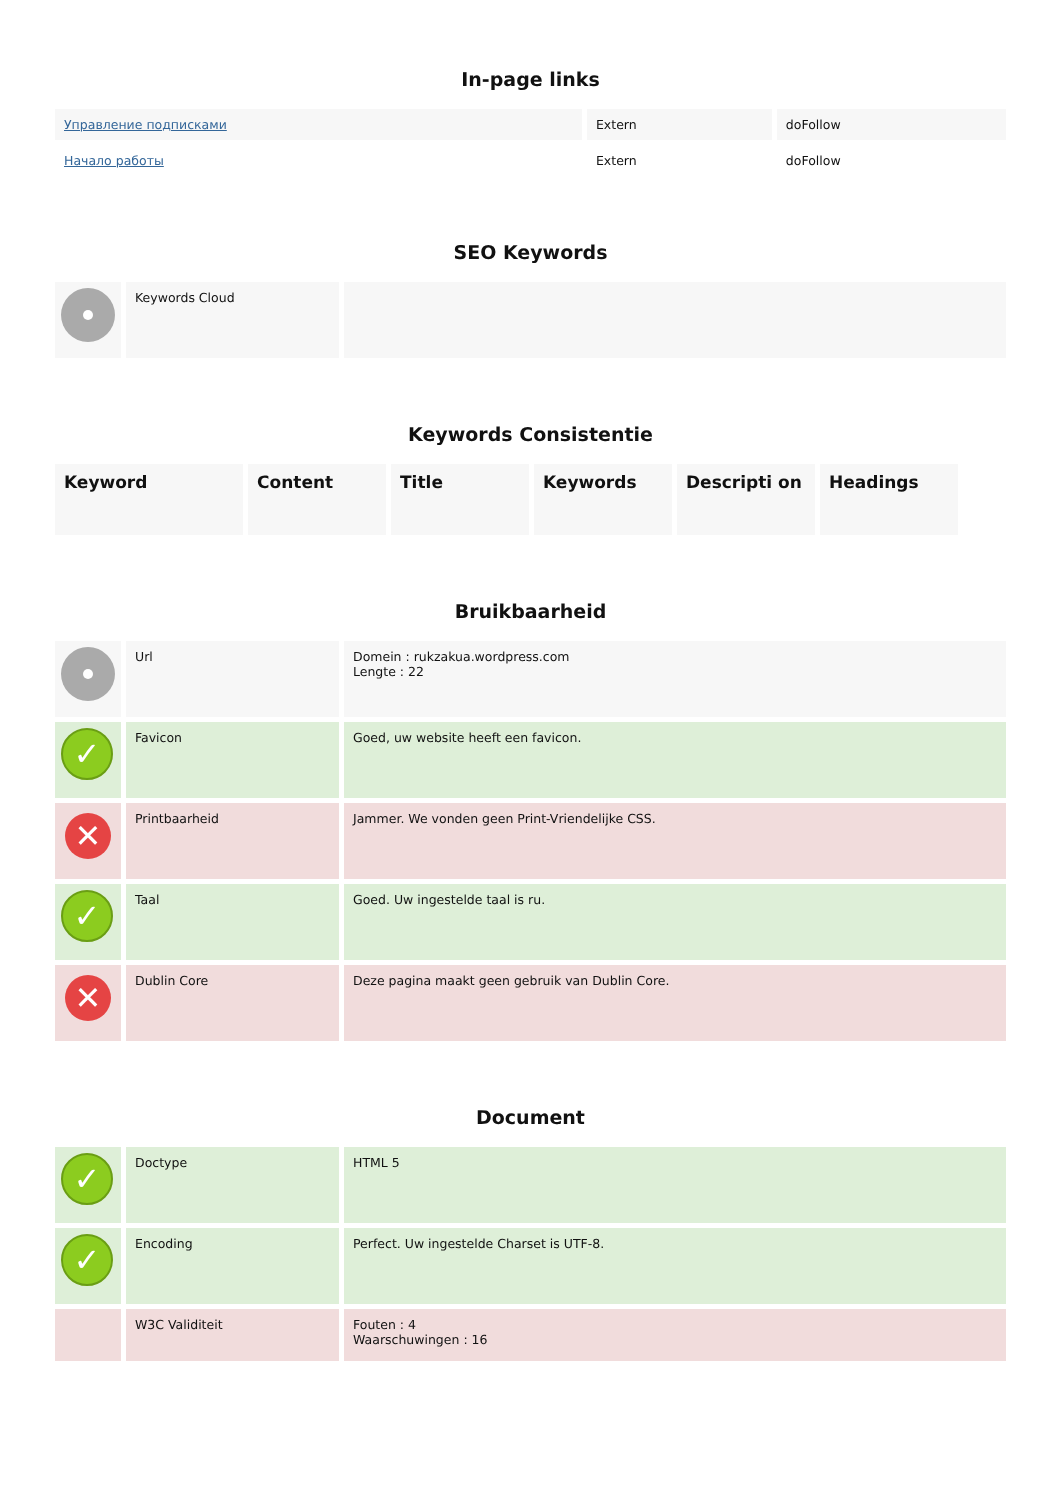In-page links
| Управление подписками | Extern | doFollow |
| Начало работы | Extern | doFollow |
SEO Keywords
| | Keywords Cloud | |
Keywords Consistentie
| Keyword | Content | Title | Keywords | Descripti on | Headings |
| --- | --- | --- | --- | --- | --- |
Bruikbaarheid
| | Url | Domein : rukzakua.wordpress.com Lengte : 22 |
| ✓ | Favicon | Goed, uw website heeft een favicon. |
| ✕ | Printbaarheid | Jammer. We vonden geen Print-Vriendelijke CSS. |
| ✓ | Taal | Goed. Uw ingestelde taal is ru. |
| ✕ | Dublin Core | Deze pagina maakt geen gebruik van Dublin Core. |
Document
| ✓ | Doctype | HTML 5 |
| ✓ | Encoding | Perfect. Uw ingestelde Charset is UTF-8. |
| | W3C Validiteit | Fouten : 4 Waarschuwingen : 16 |